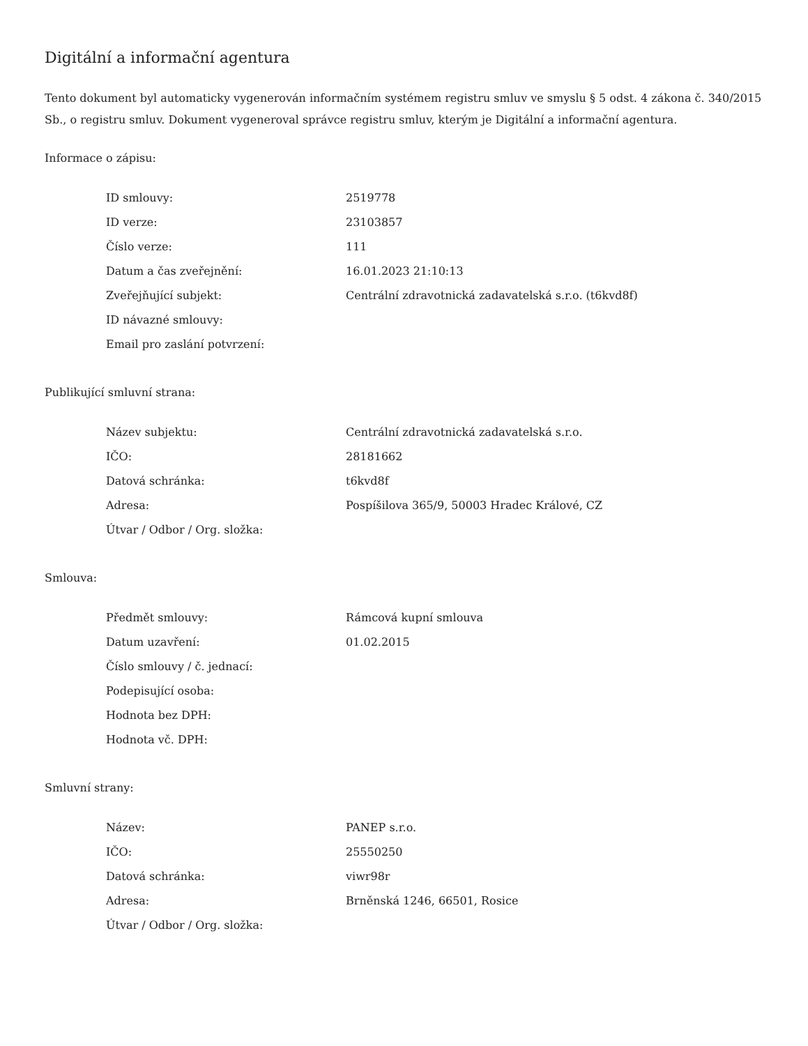Digitální a informační agentura
Tento dokument byl automaticky vygenerován informačním systémem registru smluv ve smyslu § 5 odst. 4 zákona č. 340/2015 Sb., o registru smluv. Dokument vygeneroval správce registru smluv, kterým je Digitální a informační agentura.
Informace o zápisu:
| ID smlouvy: | 2519778 |
| ID verze: | 23103857 |
| Číslo verze: | 111 |
| Datum a čas zveřejnění: | 16.01.2023 21:10:13 |
| Zveřejňující subjekt: | Centrální zdravotnická zadavatelská s.r.o. (t6kvd8f) |
| ID návazné smlouvy: | |
| Email pro zaslání potvrzení: | |
Publikující smluvní strana:
| Název subjektu: | Centrální zdravotnická zadavatelská s.r.o. |
| IČO: | 28181662 |
| Datová schránka: | t6kvd8f |
| Adresa: | Pospíšilova 365/9, 50003 Hradec Králové, CZ |
| Útvar / Odbor / Org. složka: | |
Smlouva:
| Předmět smlouvy: | Rámcová kupní smlouva |
| Datum uzavření: | 01.02.2015 |
| Číslo smlouvy / č. jednací: | |
| Podepisující osoba: | |
| Hodnota bez DPH: | |
| Hodnota vč. DPH: | |
Smluvní strany:
| Název: | PANEP s.r.o. |
| IČO: | 25550250 |
| Datová schránka: | viwr98r |
| Adresa: | Brněnská 1246, 66501, Rosice |
| Útvar / Odbor / Org. složka: | |